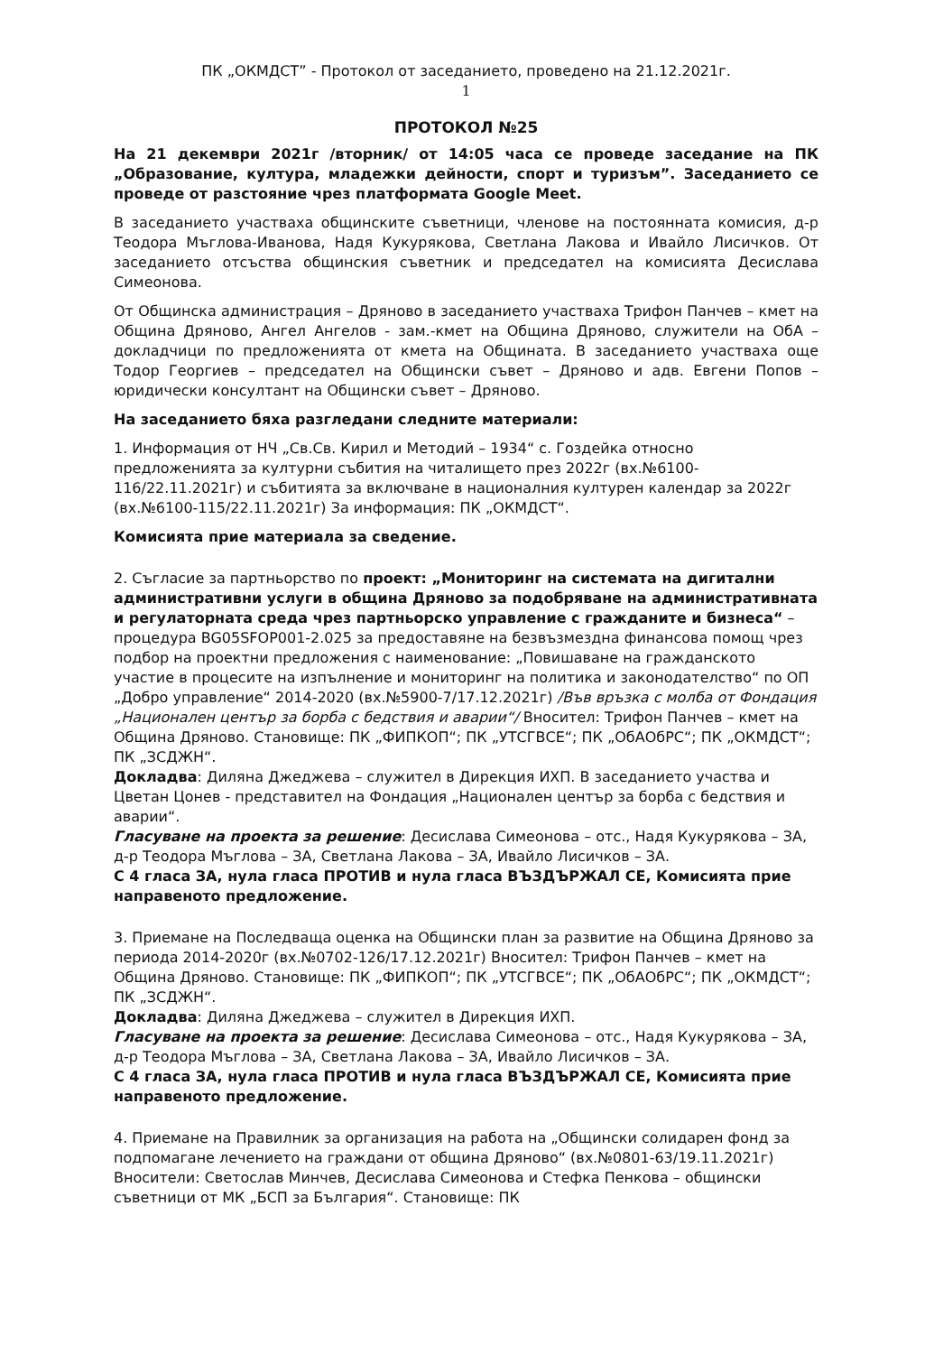ПК „ОКМДСТ” - Протокол от заседанието, проведено на 21.12.2021г.
1
ПРОТОКОЛ №25
На 21 декември 2021г /вторник/ от 14:05 часа се проведе заседание на ПК „Образование, култура, младежки дейности, спорт и туризъм”. Заседанието се проведе от разстояние чрез платформата Google Meet.
В заседанието участваха общинските съветници, членове на постоянната комисия, д-р Теодора Мъглова-Иванова, Надя Кукурякова, Светлана Лакова и Ивайло Лисичков. От заседанието отсъства общинския съветник и председател на комисията Десислава Симеонова.
От Общинска администрация – Дряново в заседанието участваха Трифон Панчев – кмет на Община Дряново, Ангел Ангелов - зам.-кмет на Община Дряново, служители на ОбА – докладчици по предложенията от кмета на Общината. В заседанието участваха още Тодор Георгиев – председател на Общински съвет – Дряново и адв. Евгени Попов – юридически консултант на Общински съвет – Дряново.
На заседанието бяха разгледани следните материали:
1. Информация от НЧ „Св.Св. Кирил и Методий – 1934“ с. Гоздейка относно предложенията за културни събития на читалището през 2022г (вх.№6100-116/22.11.2021г) и събитията за включване в националния културен календар за 2022г (вх.№6100-115/22.11.2021г) За информация: ПК „ОКМДСТ“.
Комисията прие материала за сведение.
2. Съгласие за партньорство по проект: „Мониторинг на системата на дигитални административни услуги в община Дряново за подобряване на административната и регулаторната среда чрез партньорско управление с гражданите и бизнеса“ – процедура BG05SFOP001-2.025 за предоставяне на безвъзмездна финансова помощ чрез подбор на проектни предложения с наименование: „Повишаване на гражданското участие в процесите на изпълнение и мониторинг на политика и законодателство“ по ОП „Добро управление“ 2014-2020 (вх.№5900-7/17.12.2021г) /Във връзка с молба от Фондация „Национален център за борба с бедствия и аварии“/ Вносител: Трифон Панчев – кмет на Община Дряново. Становище: ПК „ФИПКОП“; ПК „УТСГВСЕ“; ПК „ОбАОбРС“; ПК „ОКМДСТ“; ПК „ЗСДЖН“.
Докладва: Диляна Джеджева – служител в Дирекция ИХП. В заседанието участва и Цветан Цонев - представител на Фондация „Национален център за борба с бедствия и аварии“.
Гласуване на проекта за решение: Десислава Симеонова – отс., Надя Кукурякова – ЗА, д-р Теодора Мъглова – ЗА, Светлана Лакова – ЗА, Ивайло Лисичков – ЗА.
С 4 гласа ЗА, нула гласа ПРОТИВ и нула гласа ВЪЗДЪРЖАЛ СЕ, Комисията прие направеното предложение.
3. Приемане на Последваща оценка на Общински план за развитие на Община Дряново за периода 2014-2020г (вх.№0702-126/17.12.2021г) Вносител: Трифон Панчев – кмет на Община Дряново. Становище: ПК „ФИПКОП“; ПК „УТСГВСЕ“; ПК „ОбАОбРС“; ПК „ОКМДСТ“; ПК „ЗСДЖН“.
Докладва: Диляна Джеджева – служител в Дирекция ИХП.
Гласуване на проекта за решение: Десислава Симеонова – отс., Надя Кукурякова – ЗА, д-р Теодора Мъглова – ЗА, Светлана Лакова – ЗА, Ивайло Лисичков – ЗА.
С 4 гласа ЗА, нула гласа ПРОТИВ и нула гласа ВЪЗДЪРЖАЛ СЕ, Комисията прие направеното предложение.
4. Приемане на Правилник за организация на работа на „Общински солидарен фонд за подпомагане лечението на граждани от община Дряново“ (вх.№0801-63/19.11.2021г) Вносители: Светослав Минчев, Десислава Симеонова и Стефка Пенкова – общински съветници от МК „БСП за България“. Становище: ПК